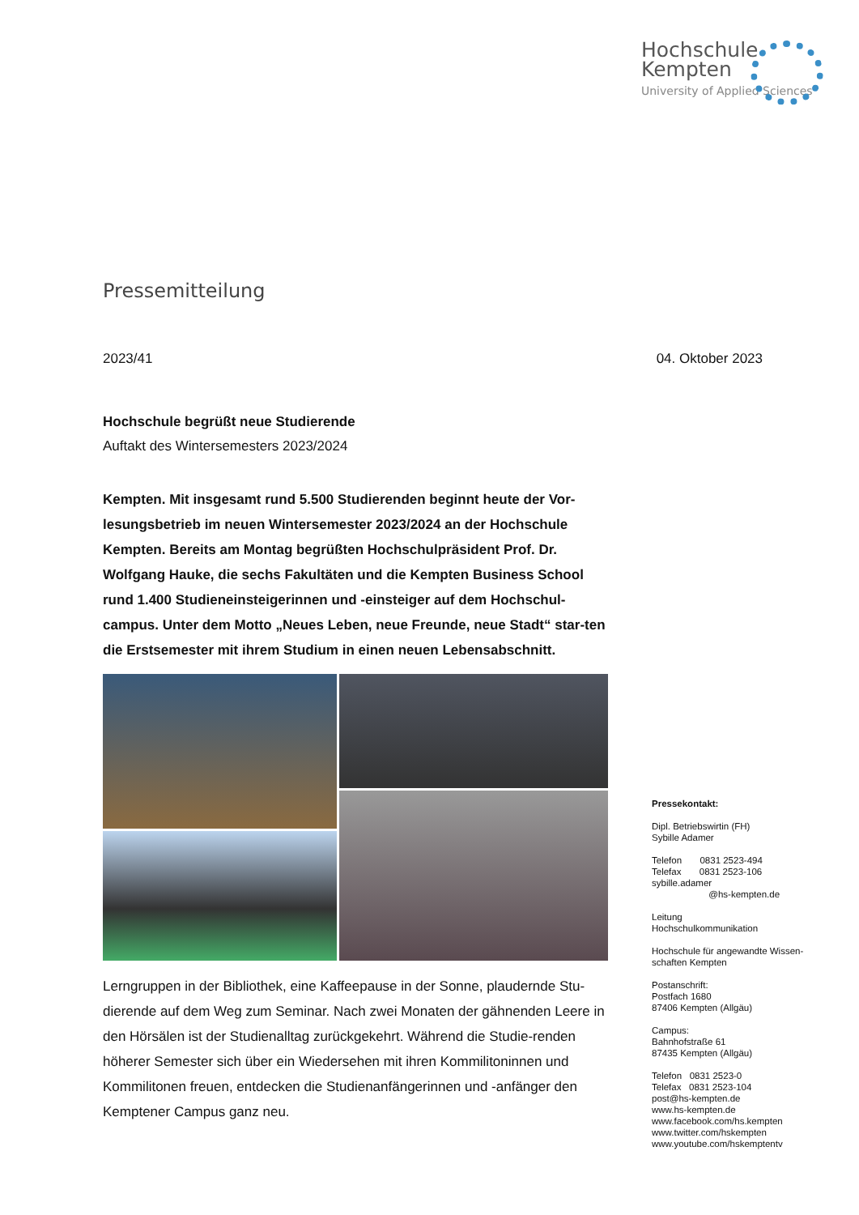Hochschule
Kempten
University of Applied Sciences
Pressemitteilung
2023/41 04. Oktober 2023
Hochschule begrüßt neue Studierende
Auftakt des Wintersemesters 2023/2024
Kempten. Mit insgesamt rund 5.500 Studierenden beginnt heute der Vor-lesungsbetrieb im neuen Wintersemester 2023/2024 an der Hochschule Kempten. Bereits am Montag begrüßten Hochschulpräsident Prof. Dr. Wolfgang Hauke, die sechs Fakultäten und die Kempten Business School rund 1.400 Studieneinsteigerinnen und -einsteiger auf dem Hochschul-campus. Unter dem Motto „Neues Leben, neue Freunde, neue Stadt“ star-ten die Erstsemester mit ihrem Studium in einen neuen Lebensabschnitt.
Lerngruppen in der Bibliothek, eine Kaffeepause in der Sonne, plaudernde Stu-dierende auf dem Weg zum Seminar. Nach zwei Monaten der gähnenden Leere in den Hörsälen ist der Studienalltag zurückgekehrt. Während die Studie-renden höherer Semester sich über ein Wiedersehen mit ihren Kommilitoninnen und Kommilitonen freuen, entdecken die Studienanfängerinnen und -anfänger den Kemptener Campus ganz neu.
Pressekontakt:
Dipl. Betriebswirtin (FH)
Sybille Adamer
Telefon 0831 2523-494
Telefax 0831 2523-106
sybille.adamer
@hs-kempten.de
Leitung
Hochschulkommunikation
Hochschule für angewandte Wissen-schaften Kempten
Postanschrift:
Postfach 1680
87406 Kempten (Allgäu)
Campus:
Bahnhofstraße 61
87435 Kempten (Allgäu)
Telefon 0831 2523-0
Telefax 0831 2523-104
post@hs-kempten.de
www.hs-kempten.de
www.facebook.com/hs.kempten
www.twitter.com/hskempten
www.youtube.com/hskemptentv